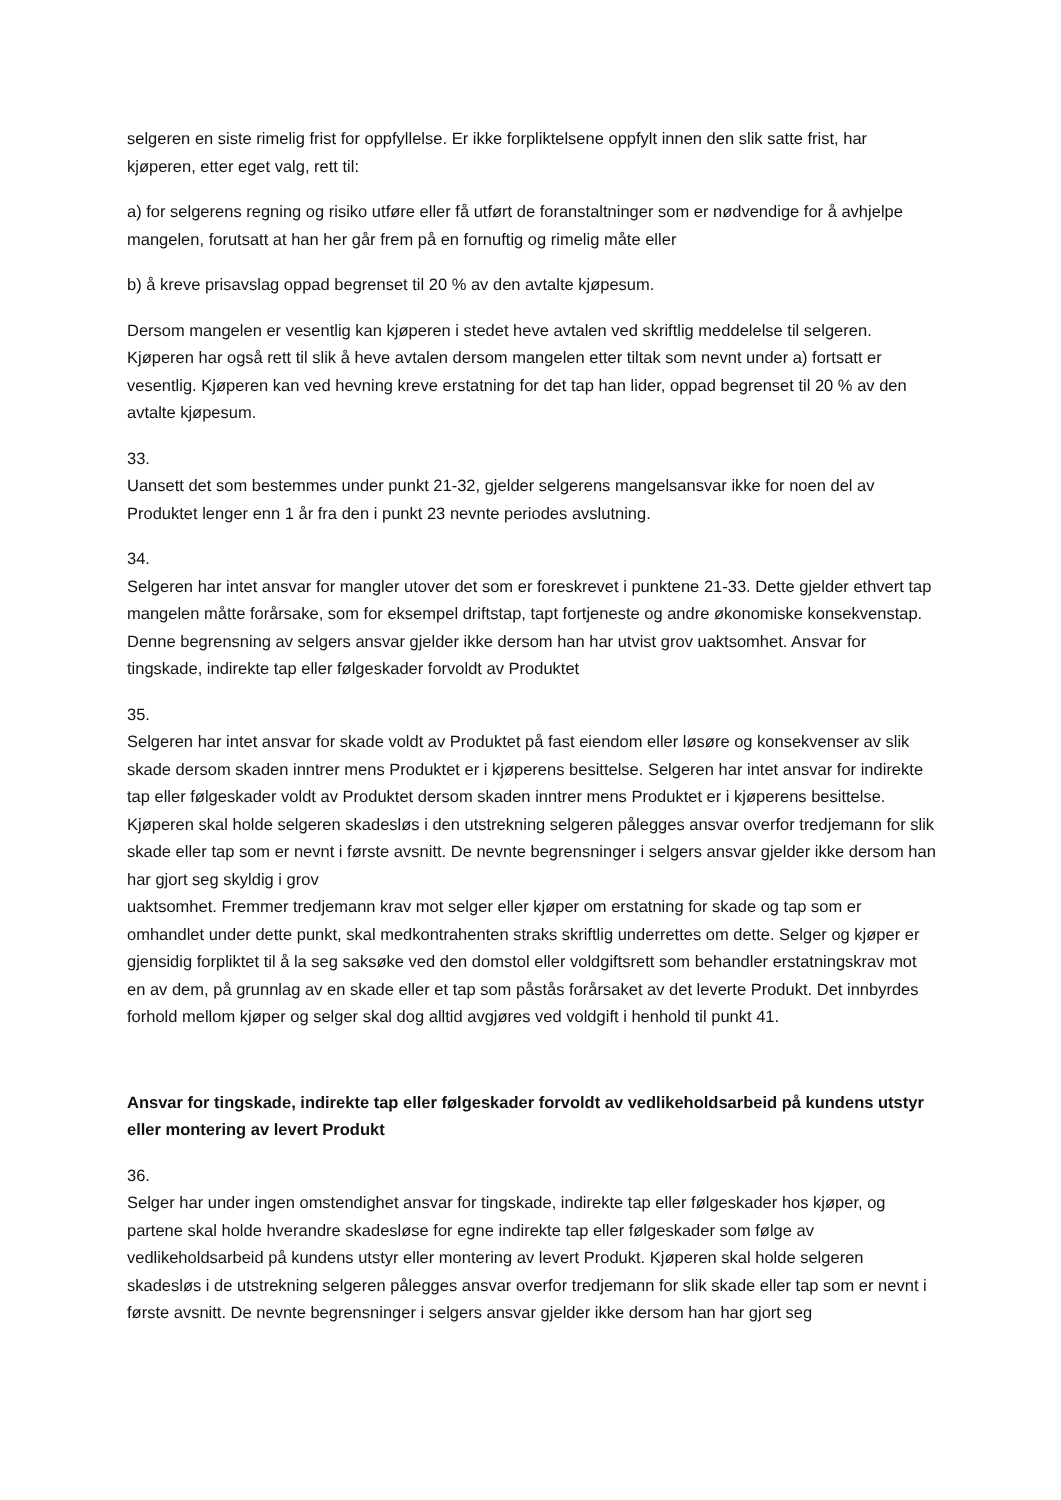selgeren en siste rimelig frist for oppfyllelse. Er ikke forpliktelsene oppfylt innen den slik satte frist, har kjøperen, etter eget valg, rett til:
a) for selgerens regning og risiko utføre eller få utført de foranstaltninger som er nødvendige for å avhjelpe mangelen, forutsatt at han her går frem på en fornuftig og rimelig måte eller
b) å kreve prisavslag oppad begrenset til 20 % av den avtalte kjøpesum.
Dersom mangelen er vesentlig kan kjøperen i stedet heve avtalen ved skriftlig meddelelse til selgeren. Kjøperen har også rett til slik å heve avtalen dersom mangelen etter tiltak som nevnt under a) fortsatt er vesentlig. Kjøperen kan ved hevning kreve erstatning for det tap han lider, oppad begrenset til 20 % av den avtalte kjøpesum.
33.
Uansett det som bestemmes under punkt 21-32, gjelder selgerens mangelsansvar ikke for noen del av Produktet lenger enn 1 år fra den i punkt 23 nevnte periodes avslutning.
34.
Selgeren har intet ansvar for mangler utover det som er foreskrevet i punktene 21-33. Dette gjelder ethvert tap mangelen måtte forårsake, som for eksempel driftstap, tapt fortjeneste og andre økonomiske konsekvenstap. Denne begrensning av selgers ansvar gjelder ikke dersom han har utvist grov uaktsomhet. Ansvar for tingskade, indirekte tap eller følgeskader forvoldt av Produktet
35.
Selgeren har intet ansvar for skade voldt av Produktet på fast eiendom eller løsøre og konsekvenser av slik skade dersom skaden inntrer mens Produktet er i kjøperens besittelse. Selgeren har intet ansvar for indirekte tap eller følgeskader voldt av Produktet dersom skaden inntrer mens Produktet er i kjøperens besittelse. Kjøperen skal holde selgeren skadesløs i den utstrekning selgeren pålegges ansvar overfor tredjemann for slik skade eller tap som er nevnt i første avsnitt. De nevnte begrensninger i selgers ansvar gjelder ikke dersom han har gjort seg skyldig i grov
uaktsomhet. Fremmer tredjemann krav mot selger eller kjøper om erstatning for skade og tap som er omhandlet under dette punkt, skal medkontrahenten straks skriftlig underrettes om dette. Selger og kjøper er gjensidig forpliktet til å la seg saksøke ved den domstol eller voldgiftsrett som behandler erstatningskrav mot en av dem, på grunnlag av en skade eller et tap som påstås forårsaket av det leverte Produkt. Det innbyrdes forhold mellom kjøper og selger skal dog alltid avgjøres ved voldgift i henhold til punkt 41.
Ansvar for tingskade, indirekte tap eller følgeskader forvoldt av vedlikeholdsarbeid på kundens utstyr eller montering av levert Produkt
36.
Selger har under ingen omstendighet ansvar for tingskade, indirekte tap eller følgeskader hos kjøper, og partene skal holde hverandre skadesløse for egne indirekte tap eller følgeskader som følge av vedlikeholdsarbeid på kundens utstyr eller montering av levert Produkt. Kjøperen skal holde selgeren skadesløs i de utstrekning selgeren pålegges ansvar overfor tredjemann for slik skade eller tap som er nevnt i første avsnitt. De nevnte begrensninger i selgers ansvar gjelder ikke dersom han har gjort seg